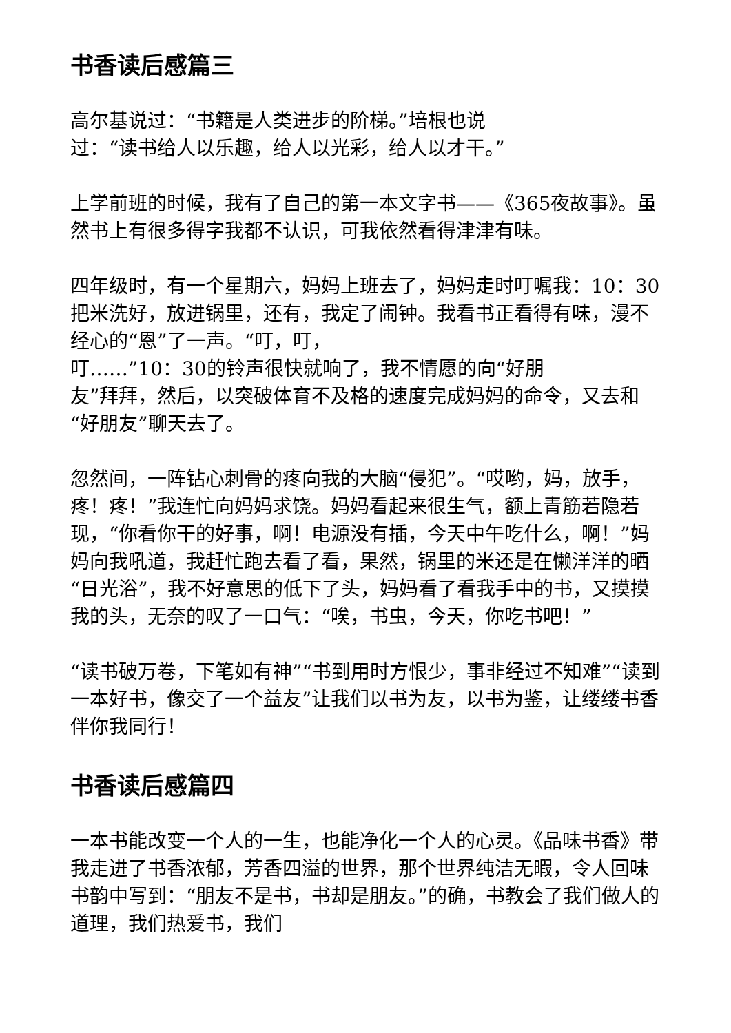书香读后感篇三
高尔基说过：“书籍是人类进步的阶梯。”培根也说
过：“读书给人以乐趣，给人以光彩，给人以才干。”
上学前班的时候，我有了自己的第一本文字书——《365夜故事》。虽然书上有很多得字我都不认识，可我依然看得津津有味。
四年级时，有一个星期六，妈妈上班去了，妈妈走时叮嘱我：10：30把米洗好，放进锅里，还有，我定了闹钟。我看书正看得有味，漫不经心的“恩”了一声。“叮，叮，
叮……”10：30的铃声很快就响了，我不情愿的向“好朋
友”拜拜，然后，以突破体育不及格的速度完成妈妈的命令，又去和“好朋友”聊天去了。
忽然间，一阵钻心刺骨的疼向我的大脑“侵犯”。“哎哟，妈，放手，疼！疼！”我连忙向妈妈求饶。妈妈看起来很生气，额上青筋若隐若现，“你看你干的好事，啊！电源没有插，今天中午吃什么，啊！”妈妈向我吼道，我赶忙跑去看了看，果然，锅里的米还是在懒洋洋的晒“日光浴”，我不好意思的低下了头，妈妈看了看我手中的书，又摸摸我的头，无奈的叹了一口气：“唉，书虫，今天，你吃书吧！”
“读书破万卷，下笔如有神”“书到用时方恨少，事非经过不知难”“读到一本好书，像交了一个益友”让我们以书为友，以书为鉴，让缕缕书香伴你我同行！
书香读后感篇四
一本书能改变一个人的一生，也能净化一个人的心灵。《品味书香》带我走进了书香浓郁，芳香四溢的世界，那个世界纯洁无暇，令人回味书韵中写到：“朋友不是书，书却是朋友。”的确，书教会了我们做人的道理，我们热爱书，我们